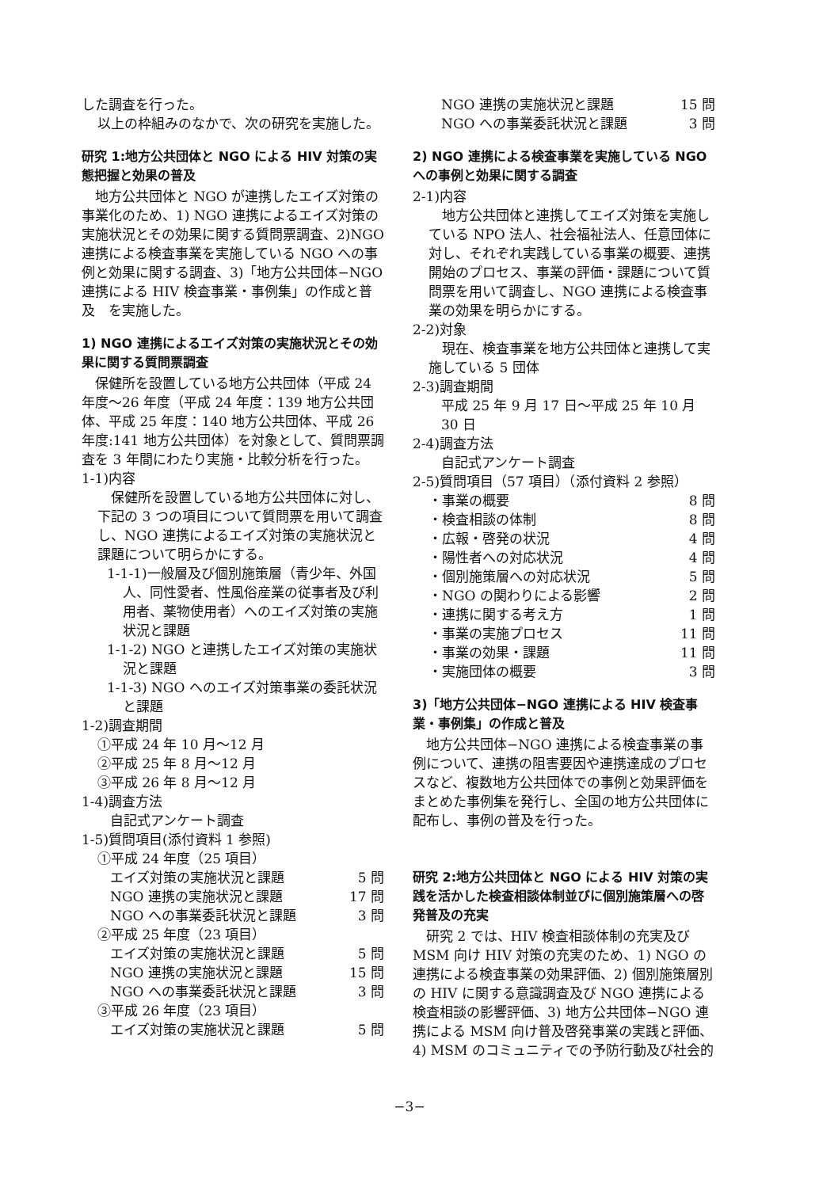した調査を行った。
以上の枠組みのなかで、次の研究を実施した。
研究 1:地方公共団体と NGO による HIV 対策の実態把握と効果の普及
　地方公共団体と NGO が連携したエイズ対策の事業化のため、1) NGO 連携によるエイズ対策の実施状況とその効果に関する質問票調査、2)NGO 連携による検査事業を実施している NGO への事例と効果に関する調査、3)「地方公共団体−NGO 連携による HIV 検査事業・事例集」の作成と普及　を実施した。
1) NGO 連携によるエイズ対策の実施状況とその効果に関する質問票調査
　保健所を設置している地方公共団体（平成 24 年度〜26 年度（平成 24 年度：139 地方公共団体、平成 25 年度：140 地方公共団体、平成 26 年度:141 地方公共団体）を対象として、質問票調査を 3 年間にわたり実施・比較分析を行った。
1-1)内容
　保健所を設置している地方公共団体に対し、下記の 3 つの項目について質問票を用いて調査し、NGO 連携によるエイズ対策の実施状況と課題について明らかにする。
1-1-1)一般層及び個別施策層（青少年、外国人、同性愛者、性風俗産業の従事者及び利用者、薬物使用者）へのエイズ対策の実施状況と課題
1-1-2) NGO と連携したエイズ対策の実施状況と課題
1-1-3) NGO へのエイズ対策事業の委託状況と課題
1-2)調査期間
①平成 24 年 10 月〜12 月
②平成 25 年 8 月〜12 月
③平成 26 年 8 月〜12 月
1-4)調査方法
自記式アンケート調査
1-5)質問項目(添付資料 1 参照)
①平成 24 年度（25 項目）
エイズ対策の実施状況と課題 5 問
NGO 連携の実施状況と課題 17 問
NGO への事業委託状況と課題 3 問
②平成 25 年度（23 項目）
エイズ対策の実施状況と課題 5 問
NGO 連携の実施状況と課題 15 問
NGO への事業委託状況と課題 3 問
③平成 26 年度（23 項目）
エイズ対策の実施状況と課題 5 問
NGO 連携の実施状況と課題 15 問
NGO への事業委託状況と課題 3 問
2) NGO 連携による検査事業を実施している NGO への事例と効果に関する調査
2-1)内容
　地方公共団体と連携してエイズ対策を実施している NPO 法人、社会福祉法人、任意団体に対し、それぞれ実践している事業の概要、連携開始のプロセス、事業の評価・課題について質問票を用いて調査し、NGO 連携による検査事業の効果を明らかにする。
2-2)対象
　現在、検査事業を地方公共団体と連携して実施している 5 団体
2-3)調査期間
平成 25 年 9 月 17 日〜平成 25 年 10 月 30 日
2-4)調査方法
自記式アンケート調査
2-5)質問項目（57 項目）（添付資料 2 参照）
・事業の概要 8 問
・検査相談の体制 8 問
・広報・啓発の状況 4 問
・陽性者への対応状況 4 問
・個別施策層への対応状況 5 問
・NGO の関わりによる影響 2 問
・連携に関する考え方 1 問
・事業の実施プロセス 11 問
・事業の効果・課題 11 問
・実施団体の概要 3 問
3)「地方公共団体−NGO 連携による HIV 検査事業・事例集」の作成と普及
　地方公共団体−NGO 連携による検査事業の事例について、連携の阻害要因や連携達成のプロセスなど、複数地方公共団体での事例と効果評価をまとめた事例集を発行し、全国の地方公共団体に配布し、事例の普及を行った。
研究 2:地方公共団体と NGO による HIV 対策の実践を活かした検査相談体制並びに個別施策層への啓発普及の充実
　研究 2 では、HIV 検査相談体制の充実及び MSM 向け HIV 対策の充実のため、1) NGO の連携による検査事業の効果評価、2) 個別施策層別の HIV に関する意識調査及び NGO 連携による検査相談の影響評価、3) 地方公共団体−NGO 連携による MSM 向け普及啓発事業の実践と評価、4) MSM のコミュニティでの予防行動及び社会的
−3−